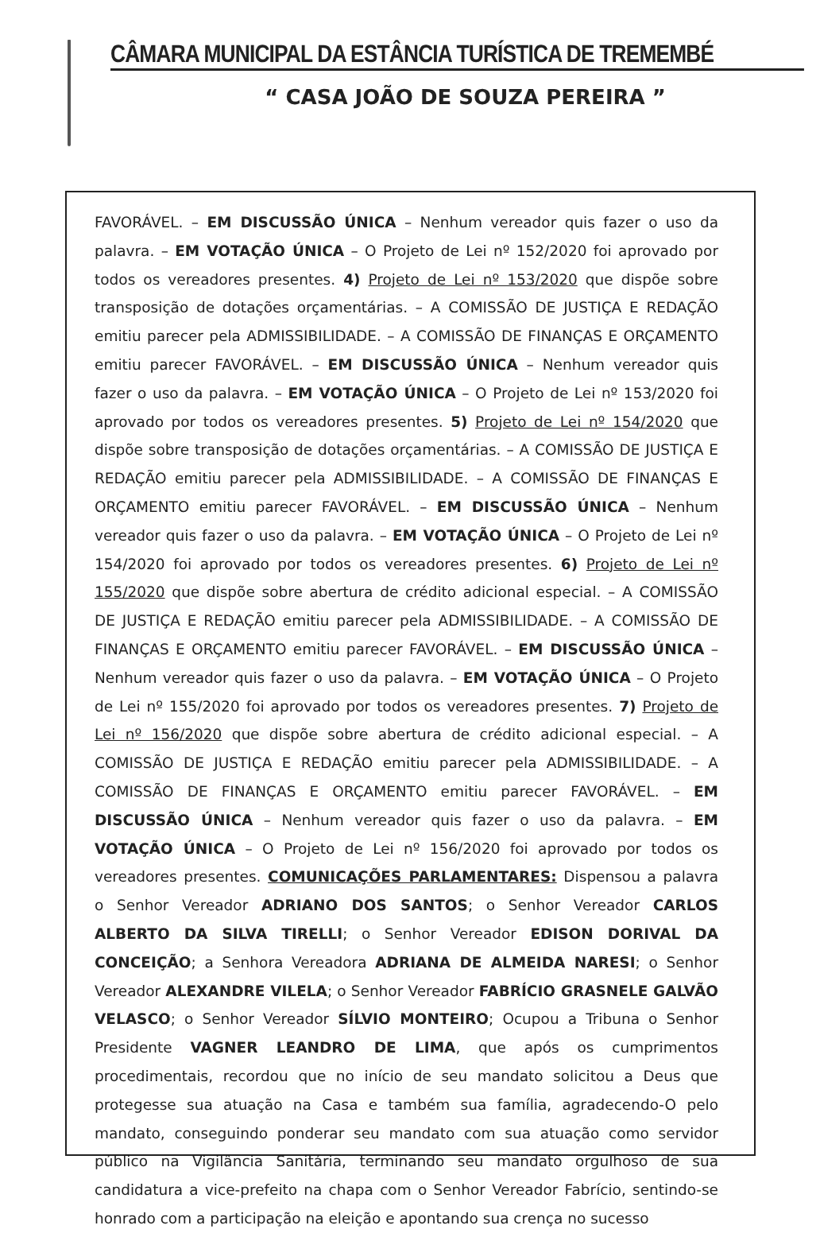CÂMARA MUNICIPAL DA ESTÂNCIA TURÍSTICA DE TREMEMBÉ
“ CASA JOÃO DE SOUZA PEREIRA ”
FAVORÁVEL. – EM DISCUSSÃO ÚNICA – Nenhum vereador quis fazer o uso da palavra. – EM VOTAÇÃO ÚNICA – O Projeto de Lei nº 152/2020 foi aprovado por todos os vereadores presentes. 4) Projeto de Lei nº 153/2020 que dispõe sobre transposição de dotações orçamentárias. – A COMISSÃO DE JUSTIÇA E REDAÇÃO emitiu parecer pela ADMISSIBILIDADE. – A COMISSÃO DE FINANÇAS E ORÇAMENTO emitiu parecer FAVORÁVEL. – EM DISCUSSÃO ÚNICA – Nenhum vereador quis fazer o uso da palavra. – EM VOTAÇÃO ÚNICA – O Projeto de Lei nº 153/2020 foi aprovado por todos os vereadores presentes. 5) Projeto de Lei nº 154/2020 que dispõe sobre transposição de dotações orçamentárias. – A COMISSÃO DE JUSTIÇA E REDAÇÃO emitiu parecer pela ADMISSIBILIDADE. – A COMISSÃO DE FINANÇAS E ORÇAMENTO emitiu parecer FAVORÁVEL. – EM DISCUSSÃO ÚNICA – Nenhum vereador quis fazer o uso da palavra. – EM VOTAÇÃO ÚNICA – O Projeto de Lei nº 154/2020 foi aprovado por todos os vereadores presentes. 6) Projeto de Lei nº 155/2020 que dispõe sobre abertura de crédito adicional especial. – A COMISSÃO DE JUSTIÇA E REDAÇÃO emitiu parecer pela ADMISSIBILIDADE. – A COMISSÃO DE FINANÇAS E ORÇAMENTO emitiu parecer FAVORÁVEL. – EM DISCUSSÃO ÚNICA – Nenhum vereador quis fazer o uso da palavra. – EM VOTAÇÃO ÚNICA – O Projeto de Lei nº 155/2020 foi aprovado por todos os vereadores presentes. 7) Projeto de Lei nº 156/2020 que dispõe sobre abertura de crédito adicional especial. – A COMISSÃO DE JUSTIÇA E REDAÇÃO emitiu parecer pela ADMISSIBILIDADE. – A COMISSÃO DE FINANÇAS E ORÇAMENTO emitiu parecer FAVORÁVEL. – EM DISCUSSÃO ÚNICA – Nenhum vereador quis fazer o uso da palavra. – EM VOTAÇÃO ÚNICA – O Projeto de Lei nº 156/2020 foi aprovado por todos os vereadores presentes. COMUNICAÇÕES PARLAMENTARES: Dispensou a palavra o Senhor Vereador ADRIANO DOS SANTOS; o Senhor Vereador CARLOS ALBERTO DA SILVA TIRELLI; o Senhor Vereador EDISON DORIVAL DA CONCEIÇÃO; a Senhora Vereadora ADRIANA DE ALMEIDA NARESI; o Senhor Vereador ALEXANDRE VILELA; o Senhor Vereador FABRÍCIO GRASNELE GALVÃO VELASCO; o Senhor Vereador SÍLVIO MONTEIRO; Ocupou a Tribuna o Senhor Presidente VAGNER LEANDRO DE LIMA, que após os cumprimentos procedimentais, recordou que no início de seu mandato solicitou a Deus que protegesse sua atuação na Casa e também sua família, agradecendo-O pelo mandato, conseguindo ponderar seu mandato com sua atuação como servidor público na Vigilância Sanitária, terminando seu mandato orgulhoso de sua candidatura a vice-prefeito na chapa com o Senhor Vereador Fabrício, sentindo-se honrado com a participação na eleição e apontando sua crença no sucesso